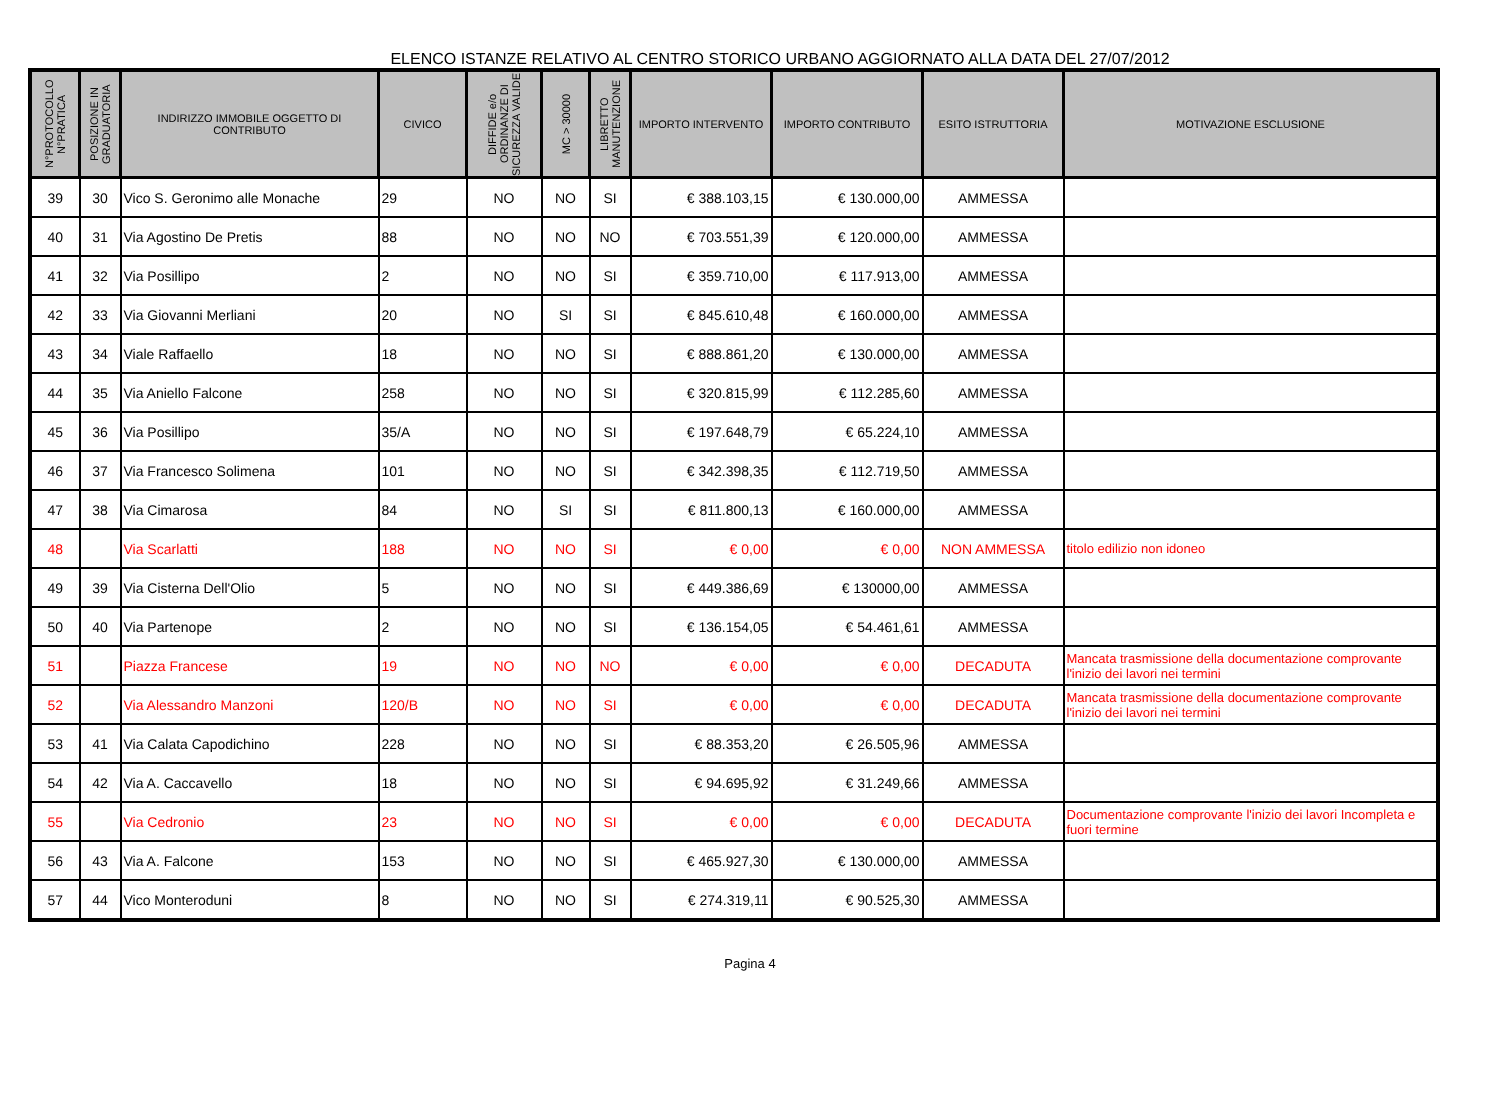ELENCO ISTANZE RELATIVO AL CENTRO STORICO URBANO AGGIORNATO ALLA DATA DEL 27/07/2012
| N°PROTOCOLLO N°PRATICA | POSIZIONE IN GRADUATORIA | INDIRIZZO IMMOBILE OGGETTO DI CONTRIBUTO | CIVICO | DIFFIDE e/o ORDINANZE DI SICUREZZA VALIDE | MC > 30000 | LIBRETTO MANUTENZIONE | IMPORTO INTERVENTO | IMPORTO CONTRIBUTO | ESITO ISTRUTTORIA | MOTIVAZIONE ESCLUSIONE |
| --- | --- | --- | --- | --- | --- | --- | --- | --- | --- | --- |
| 39 | 30 | Vico S. Geronimo alle Monache | 29 | NO | NO | SI | € 388.103,15 | € 130.000,00 | AMMESSA | |
| 40 | 31 | Via Agostino De Pretis | 88 | NO | NO | NO | € 703.551,39 | € 120.000,00 | AMMESSA | |
| 41 | 32 | Via Posillipo | 2 | NO | NO | SI | € 359.710,00 | € 117.913,00 | AMMESSA | |
| 42 | 33 | Via Giovanni Merliani | 20 | NO | SI | SI | € 845.610,48 | € 160.000,00 | AMMESSA | |
| 43 | 34 | Viale Raffaello | 18 | NO | NO | SI | € 888.861,20 | € 130.000,00 | AMMESSA | |
| 44 | 35 | Via Aniello Falcone | 258 | NO | NO | SI | € 320.815,99 | € 112.285,60 | AMMESSA | |
| 45 | 36 | Via Posillipo | 35/A | NO | NO | SI | € 197.648,79 | € 65.224,10 | AMMESSA | |
| 46 | 37 | Via Francesco Solimena | 101 | NO | NO | SI | € 342.398,35 | € 112.719,50 | AMMESSA | |
| 47 | 38 | Via Cimarosa | 84 | NO | SI | SI | € 811.800,13 | € 160.000,00 | AMMESSA | |
| 48 | | Via Scarlatti | 188 | NO | NO | SI | € 0,00 | € 0,00 | NON AMMESSA | titolo edilizio non idoneo |
| 49 | 39 | Via Cisterna Dell'Olio | 5 | NO | NO | SI | € 449.386,69 | € 130000,00 | AMMESSA | |
| 50 | 40 | Via Partenope | 2 | NO | NO | SI | € 136.154,05 | € 54.461,61 | AMMESSA | |
| 51 | | Piazza Francese | 19 | NO | NO | NO | € 0,00 | € 0,00 | DECADUTA | Mancata trasmissione della documentazione comprovante l'inizio dei lavori nei termini |
| 52 | | Via Alessandro Manzoni | 120/B | NO | NO | SI | € 0,00 | € 0,00 | DECADUTA | Mancata trasmissione della documentazione comprovante l'inizio dei lavori nei termini |
| 53 | 41 | Via Calata Capodichino | 228 | NO | NO | SI | € 88.353,20 | € 26.505,96 | AMMESSA | |
| 54 | 42 | Via A. Caccavello | 18 | NO | NO | SI | € 94.695,92 | € 31.249,66 | AMMESSA | |
| 55 | | Via Cedronio | 23 | NO | NO | SI | € 0,00 | € 0,00 | DECADUTA | Documentazione comprovante l'inizio dei lavori Incompleta e fuori termine |
| 56 | 43 | Via A. Falcone | 153 | NO | NO | SI | € 465.927,30 | € 130.000,00 | AMMESSA | |
| 57 | 44 | Vico Monteroduni | 8 | NO | NO | SI | € 274.319,11 | € 90.525,30 | AMMESSA | |
Pagina 4